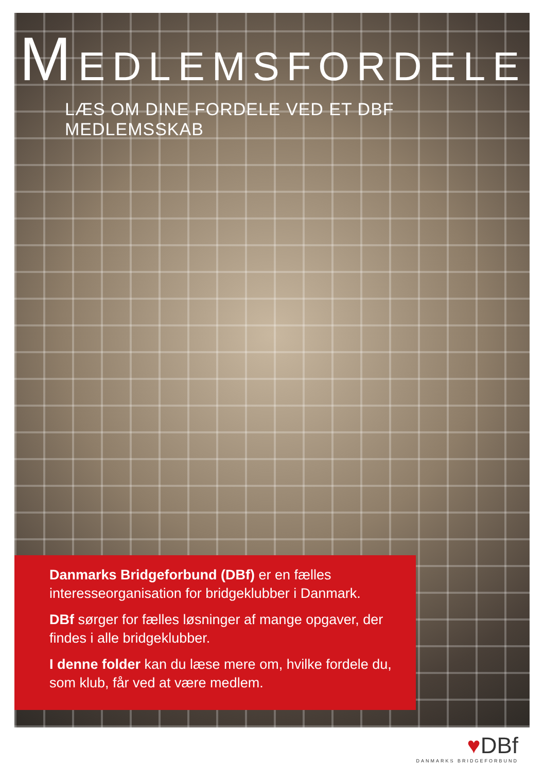MEDLEMSFORDELE
LÆS OM DINE FORDELE VED ET DBF MEDLEMSSKAB
Danmarks Bridgeforbund (DBf) er en fælles interesseorganisation for bridgeklubber i Danmark.
DBf sørger for fælles løsninger af mange opgaver, der findes i alle bridgeklubber.
I denne folder kan du læse mere om, hvilke fordele du, som klub, får ved at være medlem.
♥DBf
DANMARKS BRIDGEFORBUND